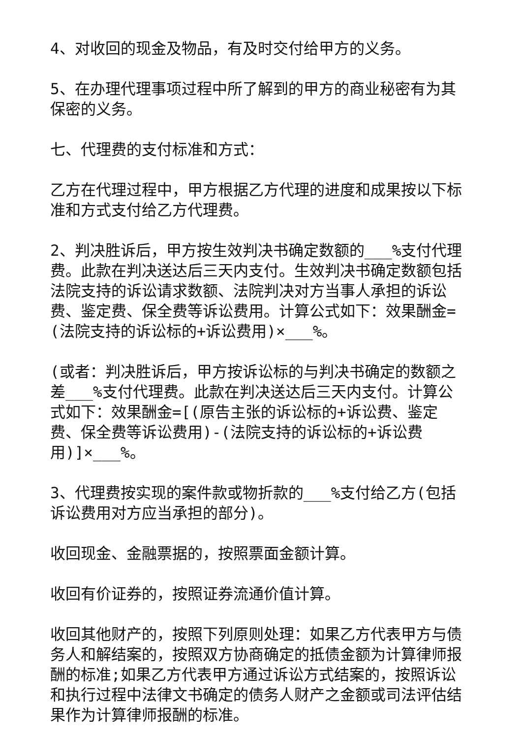4、对收回的现金及物品，有及时交付给甲方的义务。
5、在办理代理事项过程中所了解到的甲方的商业秘密有为其保密的义务。
七、代理费的支付标准和方式：
乙方在代理过程中，甲方根据乙方代理的进度和成果按以下标准和方式支付给乙方代理费。
2、判决胜诉后，甲方按生效判决书确定数额的___%支付代理费。此款在判决送达后三天内支付。生效判决书确定数额包括法院支持的诉讼请求数额、法院判决对方当事人承担的诉讼费、鉴定费、保全费等诉讼费用。计算公式如下：效果酬金=(法院支持的诉讼标的+诉讼费用)×___%。
(或者：判决胜诉后，甲方按诉讼标的与判决书确定的数额之差___%支付代理费。此款在判决送达后三天内支付。计算公式如下：效果酬金=[(原告主张的诉讼标的+诉讼费、鉴定费、保全费等诉讼费用)-(法院支持的诉讼标的+诉讼费用)]×___%。
3、代理费按实现的案件款或物折款的___%支付给乙方(包括诉讼费用对方应当承担的部分)。
收回现金、金融票据的，按照票面金额计算。
收回有价证券的，按照证券流通价值计算。
收回其他财产的，按照下列原则处理：如果乙方代表甲方与债务人和解结案的，按照双方协商确定的抵债金额为计算律师报酬的标准;如果乙方代表甲方通过诉讼方式结案的，按照诉讼和执行过程中法律文书确定的债务人财产之金额或司法评估结果作为计算律师报酬的标准。